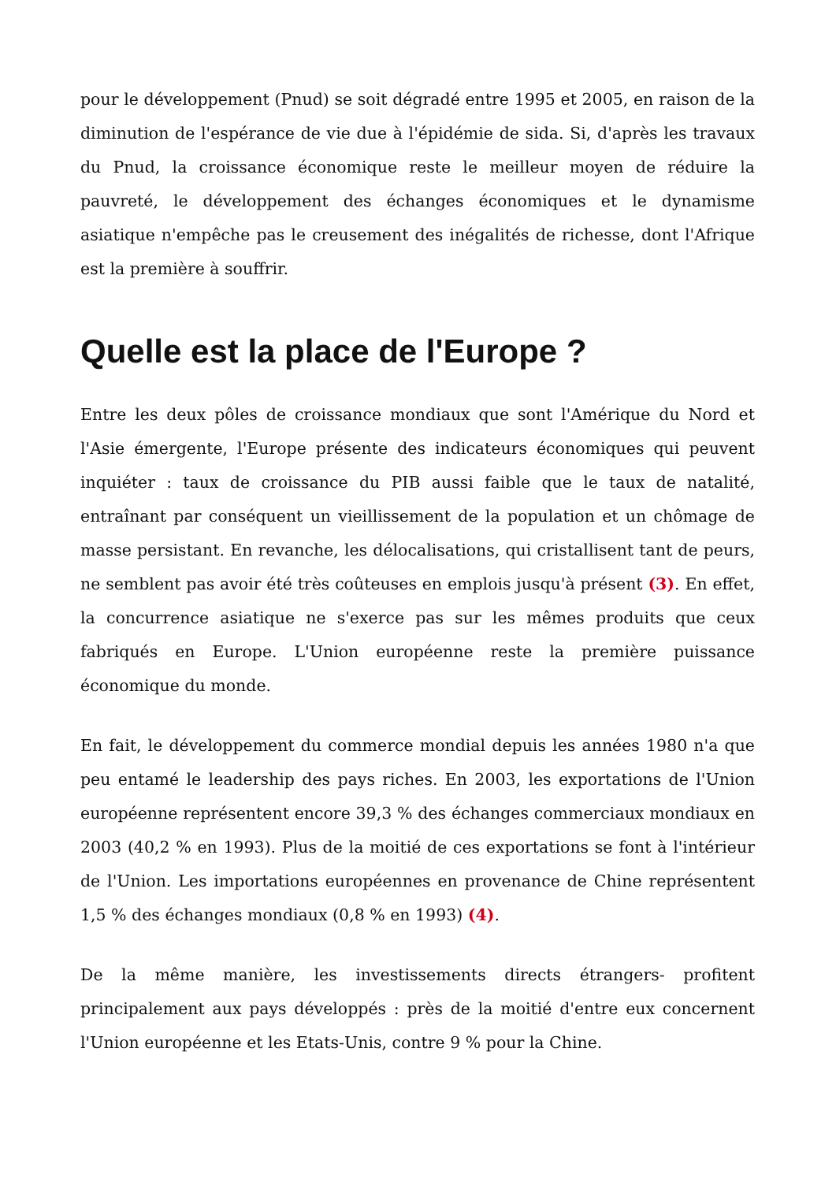pour le développement (Pnud) se soit dégradé entre 1995 et 2005, en raison de la diminution de l'espérance de vie due à l'épidémie de sida. Si, d'après les travaux du Pnud, la croissance économique reste le meilleur moyen de réduire la pauvreté, le développement des échanges économiques et le dynamisme asiatique n'empêche pas le creusement des inégalités de richesse, dont l'Afrique est la première à souffrir.
Quelle est la place de l'Europe ?
Entre les deux pôles de croissance mondiaux que sont l'Amérique du Nord et l'Asie émergente, l'Europe présente des indicateurs économiques qui peuvent inquiéter : taux de croissance du PIB aussi faible que le taux de natalité, entraînant par conséquent un vieillissement de la population et un chômage de masse persistant. En revanche, les délocalisations, qui cristallisent tant de peurs, ne semblent pas avoir été très coûteuses en emplois jusqu'à présent (3). En effet, la concurrence asiatique ne s'exerce pas sur les mêmes produits que ceux fabriqués en Europe. L'Union européenne reste la première puissance économique du monde.
En fait, le développement du commerce mondial depuis les années 1980 n'a que peu entamé le leadership des pays riches. En 2003, les exportations de l'Union européenne représentent encore 39,3 % des échanges commerciaux mondiaux en 2003 (40,2 % en 1993). Plus de la moitié de ces exportations se font à l'intérieur de l'Union. Les importations européennes en provenance de Chine représentent 1,5 % des échanges mondiaux (0,8 % en 1993) (4).
De la même manière, les investissements directs étrangers- profitent principalement aux pays développés : près de la moitié d'entre eux concernent l'Union européenne et les Etats-Unis, contre 9 % pour la Chine.